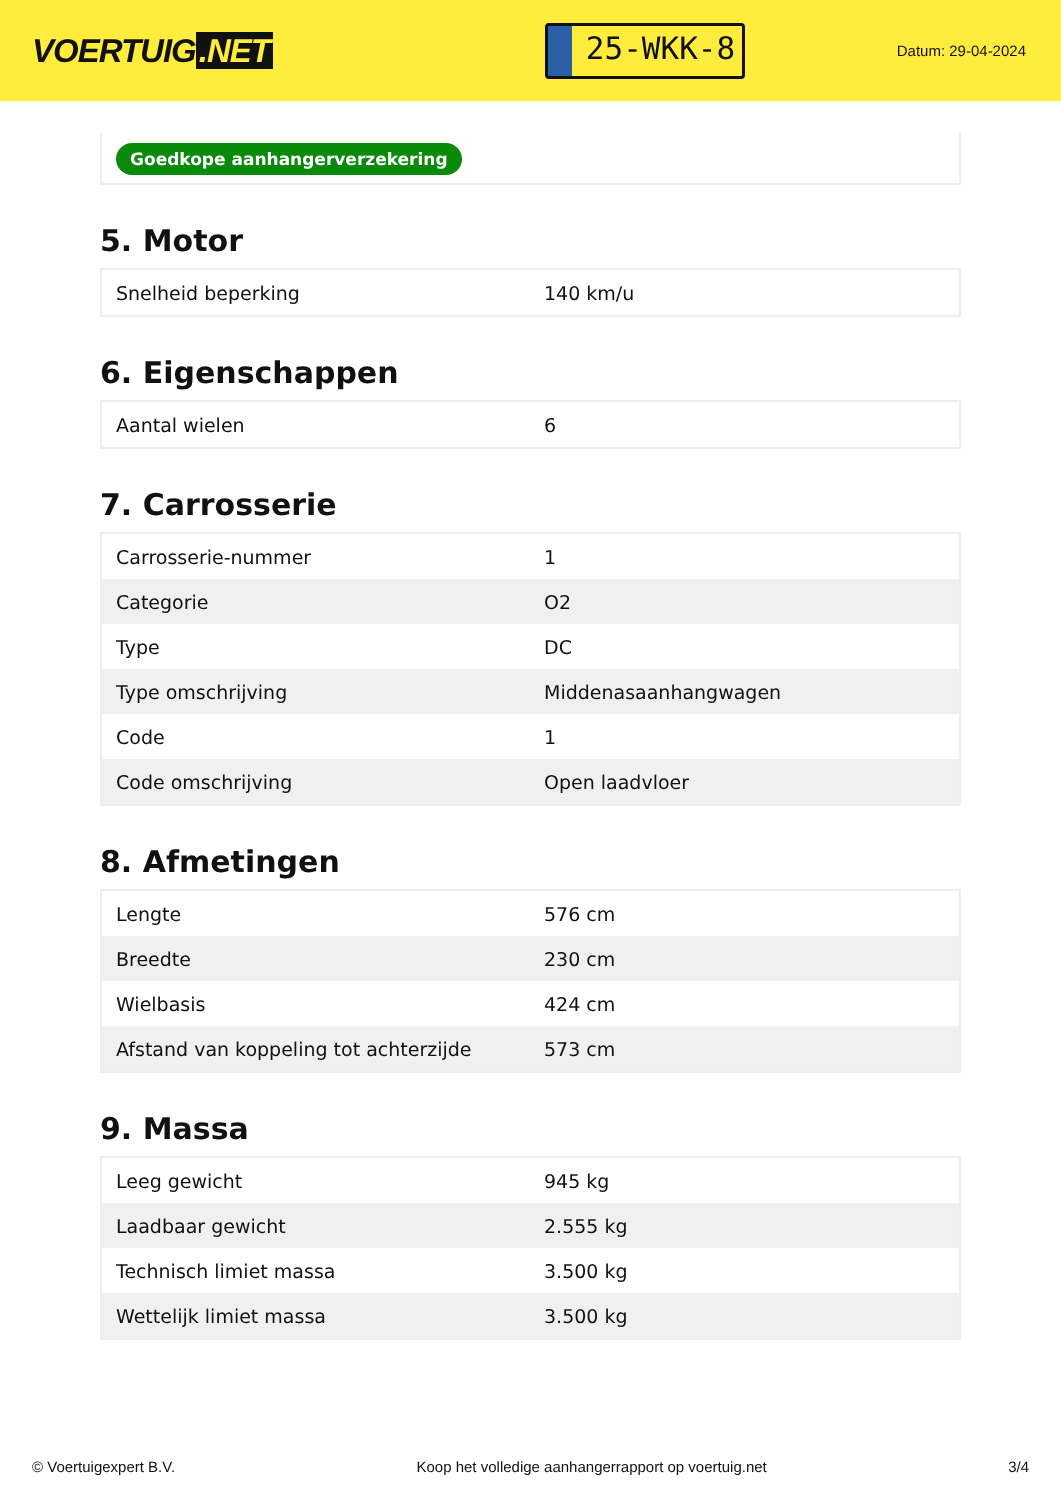VOERTUIG.NET
25-WKK-8
Datum: 29-04-2024
Goedkope aanhangerverzekering
5. Motor
| Snelheid beperking | 140 km/u |
6. Eigenschappen
| Aantal wielen | 6 |
7. Carrosserie
| Carrosserie-nummer | 1 |
| Categorie | O2 |
| Type | DC |
| Type omschrijving | Middenasaanhangwagen |
| Code | 1 |
| Code omschrijving | Open laadvloer |
8. Afmetingen
| Lengte | 576 cm |
| Breedte | 230 cm |
| Wielbasis | 424 cm |
| Afstand van koppeling tot achterzijde | 573 cm |
9. Massa
| Leeg gewicht | 945 kg |
| Laadbaar gewicht | 2.555 kg |
| Technisch limiet massa | 3.500 kg |
| Wettelijk limiet massa | 3.500 kg |
© Voertuigexpert B.V. Koop het volledige aanhangerrapport op voertuig.net 3/4